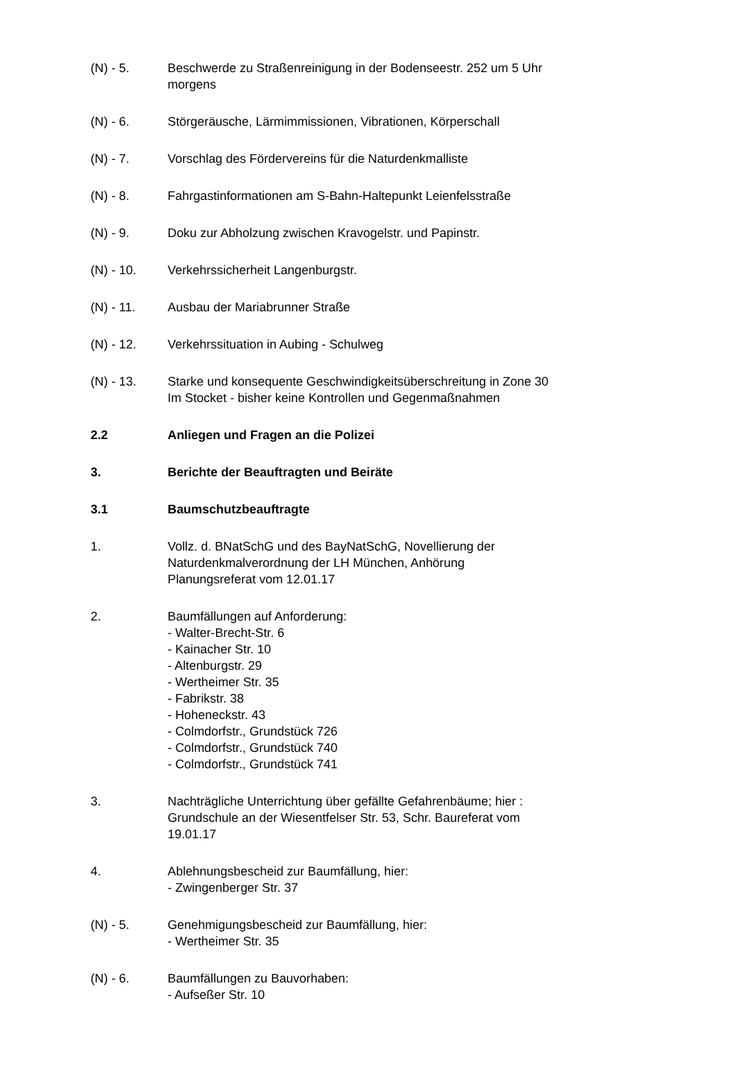(N) - 5. Beschwerde zu Straßenreinigung in der Bodenseestr. 252 um 5 Uhr morgens
(N) - 6. Störgeräusche, Lärmimmissionen, Vibrationen, Körperschall
(N) - 7. Vorschlag des Fördervereins für die Naturdenkmalliste
(N) - 8. Fahrgastinformationen am S-Bahn-Haltepunkt Leienfelsstraße
(N) - 9. Doku zur Abholzung zwischen Kravogelstr. und Papinstr.
(N) - 10. Verkehrssicherheit Langenburgstr.
(N) - 11. Ausbau der Mariabrunner Straße
(N) - 12. Verkehrssituation in Aubing - Schulweg
(N) - 13. Starke und konsequente Geschwindigkeitsüberschreitung in Zone 30 Im Stocket - bisher keine Kontrollen und Gegenmaßnahmen
2.2 Anliegen und Fragen an die Polizei
3. Berichte der Beauftragten und Beiräte
3.1 Baumschutzbeauftragte
1. Vollz. d. BNatSchG und des BayNatSchG, Novellierung der Naturdenkmalverordnung der LH München, Anhörung Planungsreferat vom 12.01.17
2. Baumfällungen auf Anforderung:
- Walter-Brecht-Str. 6
- Kainacher Str. 10
- Altenburgstr. 29
- Wertheimer Str. 35
- Fabrikstr. 38
- Hoheneckstr. 43
- Colmdorfstr., Grundstück 726
- Colmdorfstr., Grundstück 740
- Colmdorfstr., Grundstück 741
3. Nachträgliche Unterrichtung über gefällte Gefahrenbäume; hier : Grundschule an der Wiesentfelser Str. 53, Schr. Baureferat vom 19.01.17
4. Ablehnungsbescheid zur Baumfällung, hier:
- Zwingenberger Str. 37
(N) - 5. Genehmigungsbescheid zur Baumfällung, hier:
- Wertheimer Str. 35
(N) - 6. Baumfällungen zu Bauvorhaben:
- Aufseßer Str. 10